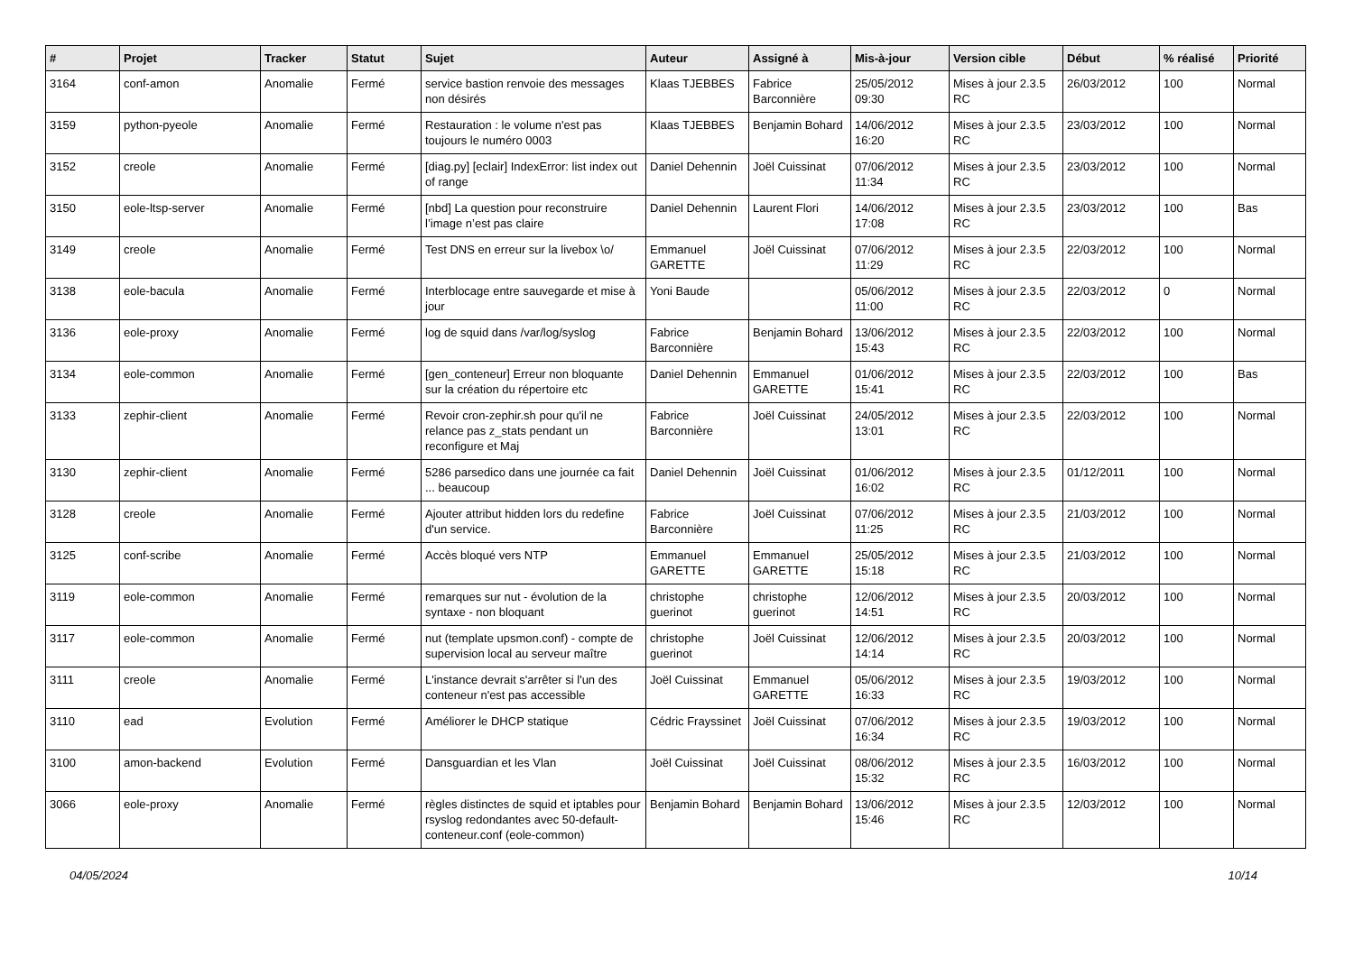| # | Projet | Tracker | Statut | Sujet | Auteur | Assigné à | Mis-à-jour | Version cible | Début | % réalisé | Priorité |
| --- | --- | --- | --- | --- | --- | --- | --- | --- | --- | --- | --- |
| 3164 | conf-amon | Anomalie | Fermé | service bastion renvoie des messages non désirés | Klaas TJEBBES | Fabrice Barconnière | 25/05/2012 09:30 | Mises à jour 2.3.5 RC | 26/03/2012 | 100 | Normal |
| 3159 | python-pyeole | Anomalie | Fermé | Restauration : le volume n'est pas toujours le numéro 0003 | Klaas TJEBBES | Benjamin Bohard | 14/06/2012 16:20 | Mises à jour 2.3.5 RC | 23/03/2012 | 100 | Normal |
| 3152 | creole | Anomalie | Fermé | [diag.py] [eclair] IndexError: list index out of range | Daniel Dehennin | Joël Cuissinat | 07/06/2012 11:34 | Mises à jour 2.3.5 RC | 23/03/2012 | 100 | Normal |
| 3150 | eole-ltsp-server | Anomalie | Fermé | [nbd] La question pour reconstruire l’image n’est pas claire | Daniel Dehennin | Laurent Flori | 14/06/2012 17:08 | Mises à jour 2.3.5 RC | 23/03/2012 | 100 | Bas |
| 3149 | creole | Anomalie | Fermé | Test DNS en erreur sur la livebox \o/ | Emmanuel GARETTE | Joël Cuissinat | 07/06/2012 11:29 | Mises à jour 2.3.5 RC | 22/03/2012 | 100 | Normal |
| 3138 | eole-bacula | Anomalie | Fermé | Interblocage entre sauvegarde et mise à jour | Yoni Baude | | 05/06/2012 11:00 | Mises à jour 2.3.5 RC | 22/03/2012 | 0 | Normal |
| 3136 | eole-proxy | Anomalie | Fermé | log de squid dans /var/log/syslog | Fabrice Barconnière | Benjamin Bohard | 13/06/2012 15:43 | Mises à jour 2.3.5 RC | 22/03/2012 | 100 | Normal |
| 3134 | eole-common | Anomalie | Fermé | [gen_conteneur] Erreur non bloquante sur la création du répertoire etc | Daniel Dehennin | Emmanuel GARETTE | 01/06/2012 15:41 | Mises à jour 2.3.5 RC | 22/03/2012 | 100 | Bas |
| 3133 | zephir-client | Anomalie | Fermé | Revoir cron-zephir.sh pour qu'il ne relance pas z_stats pendant un reconfigure et Maj | Fabrice Barconnière | Joël Cuissinat | 24/05/2012 13:01 | Mises à jour 2.3.5 RC | 22/03/2012 | 100 | Normal |
| 3130 | zephir-client | Anomalie | Fermé | 5286 parsedico dans une journée ca fait ... beaucoup | Daniel Dehennin | Joël Cuissinat | 01/06/2012 16:02 | Mises à jour 2.3.5 RC | 01/12/2011 | 100 | Normal |
| 3128 | creole | Anomalie | Fermé | Ajouter attribut hidden lors du redefine d'un service. | Fabrice Barconnière | Joël Cuissinat | 07/06/2012 11:25 | Mises à jour 2.3.5 RC | 21/03/2012 | 100 | Normal |
| 3125 | conf-scribe | Anomalie | Fermé | Accès bloqué vers NTP | Emmanuel GARETTE | Emmanuel GARETTE | 25/05/2012 15:18 | Mises à jour 2.3.5 RC | 21/03/2012 | 100 | Normal |
| 3119 | eole-common | Anomalie | Fermé | remarques sur nut - évolution de la syntaxe - non bloquant | christophe guerinot | christophe guerinot | 12/06/2012 14:51 | Mises à jour 2.3.5 RC | 20/03/2012 | 100 | Normal |
| 3117 | eole-common | Anomalie | Fermé | nut (template upsmon.conf) - compte de supervision local au serveur maître | christophe guerinot | Joël Cuissinat | 12/06/2012 14:14 | Mises à jour 2.3.5 RC | 20/03/2012 | 100 | Normal |
| 3111 | creole | Anomalie | Fermé | L'instance devrait s'arrêter si l'un des conteneur n'est pas accessible | Joël Cuissinat | Emmanuel GARETTE | 05/06/2012 16:33 | Mises à jour 2.3.5 RC | 19/03/2012 | 100 | Normal |
| 3110 | ead | Evolution | Fermé | Améliorer le DHCP statique | Cédric Frayssinet | Joël Cuissinat | 07/06/2012 16:34 | Mises à jour 2.3.5 RC | 19/03/2012 | 100 | Normal |
| 3100 | amon-backend | Evolution | Fermé | Dansguardian et les Vlan | Joël Cuissinat | Joël Cuissinat | 08/06/2012 15:32 | Mises à jour 2.3.5 RC | 16/03/2012 | 100 | Normal |
| 3066 | eole-proxy | Anomalie | Fermé | règles distinctes de squid et iptables pour rsyslog redondantes avec 50-default-conteneur.conf (eole-common) | Benjamin Bohard | Benjamin Bohard | 13/06/2012 15:46 | Mises à jour 2.3.5 RC | 12/03/2012 | 100 | Normal |
04/05/2024 10/14